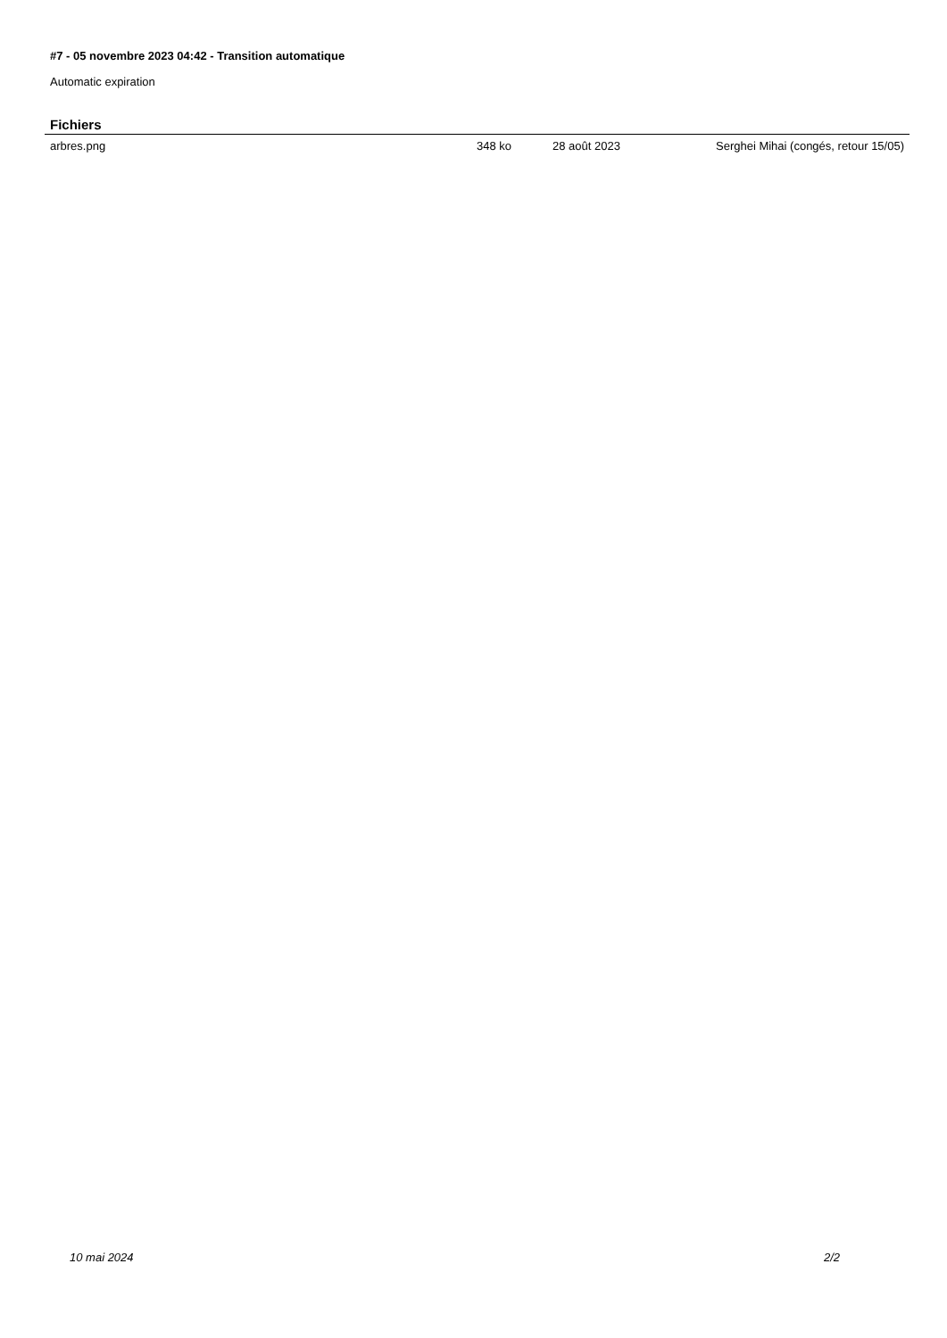#7 - 05 novembre 2023 04:42 - Transition automatique
Automatic expiration
Fichiers
| arbres.png | 348 ko | 28 août 2023 | Serghei Mihai (congés, retour 15/05) |
10 mai 2024 2/2